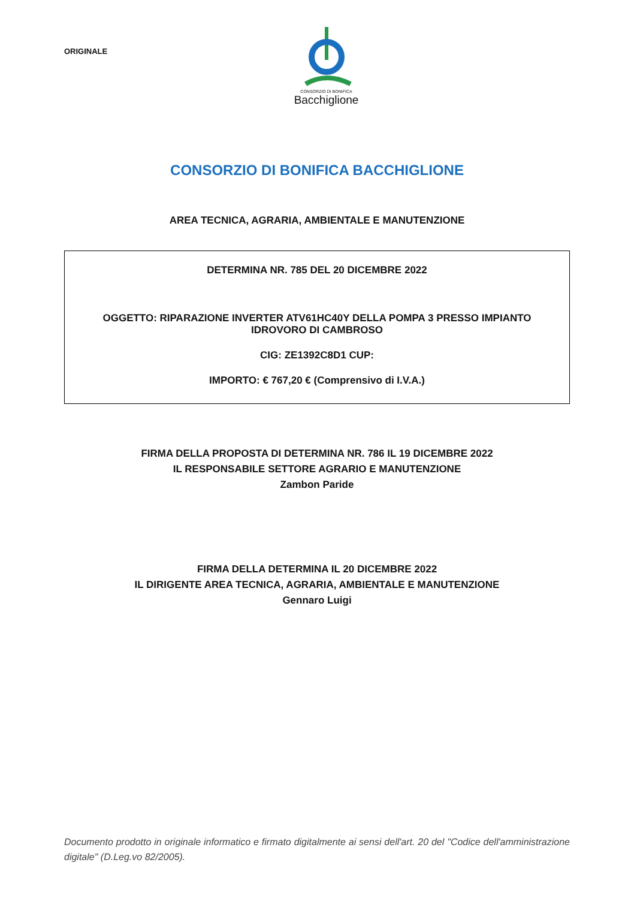ORIGINALE
CONSORZIO DI BONIFICA
Bacchiglione
CONSORZIO DI BONIFICA BACCHIGLIONE
AREA TECNICA, AGRARIA, AMBIENTALE E MANUTENZIONE
DETERMINA NR. 785 DEL 20 DICEMBRE 2022
OGGETTO: RIPARAZIONE INVERTER ATV61HC40Y DELLA POMPA 3 PRESSO IMPIANTO IDROVORO DI CAMBROSO
CIG: ZE1392C8D1 CUP:
IMPORTO: € 767,20 € (Comprensivo di I.V.A.)
FIRMA DELLA PROPOSTA DI DETERMINA NR. 786 IL 19 DICEMBRE 2022
IL RESPONSABILE SETTORE AGRARIO E MANUTENZIONE
Zambon Paride
FIRMA DELLA DETERMINA IL 20 DICEMBRE 2022
IL DIRIGENTE AREA TECNICA, AGRARIA, AMBIENTALE E MANUTENZIONE
Gennaro Luigi
Documento prodotto in originale informatico e firmato digitalmente ai sensi dell'art. 20 del "Codice dell'amministrazione digitale" (D.Leg.vo 82/2005).